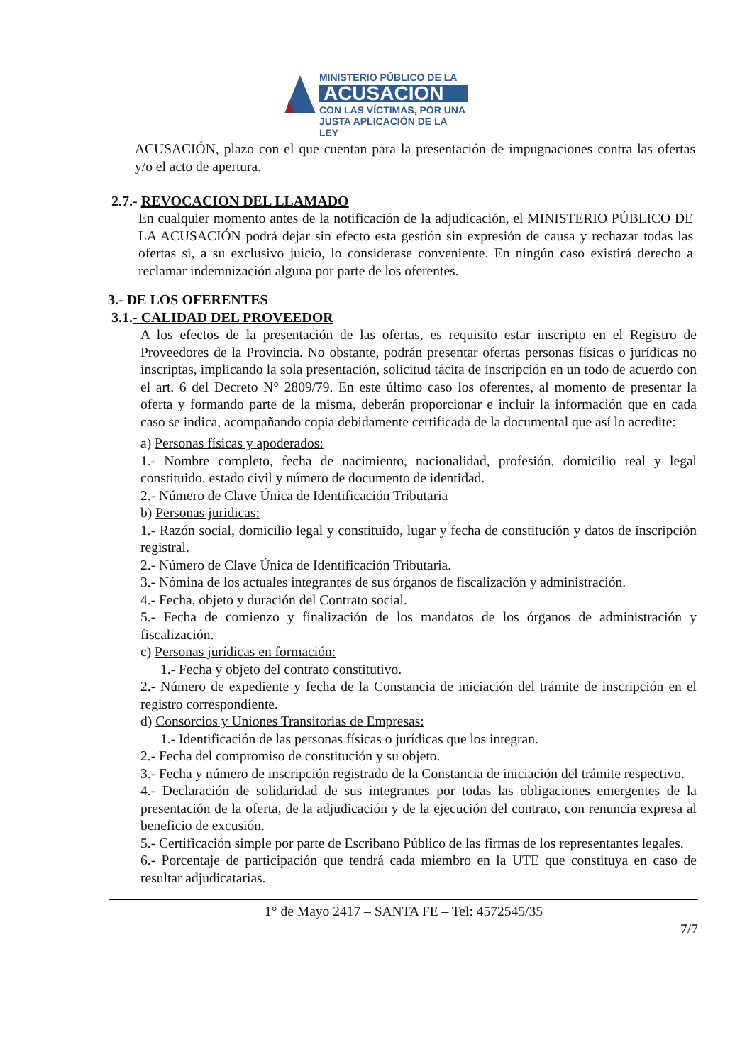MINISTERIO PÚBLICO DE LA
ACUSACIÓN
CON LAS VÍCTIMAS, POR UNA JUSTA APLICACIÓN DE LA LEY
ACUSACIÓN, plazo con el que cuentan para la presentación de impugnaciones contra las ofertas y/o el acto de apertura.
2.7.- REVOCACION DEL LLAMADO
En cualquier momento antes de la notificación de la adjudicación, el MINISTERIO PÚBLICO DE LA ACUSACIÓN podrá dejar sin efecto esta gestión sin expresión de causa y rechazar todas las ofertas si, a su exclusivo juicio, lo considerase conveniente. En ningún caso existirá derecho a reclamar indemnización alguna por parte de los oferentes.
3.- DE LOS OFERENTES
3.1.- CALIDAD DEL PROVEEDOR
A los efectos de la presentación de las ofertas, es requisito estar inscripto en el Registro de Proveedores de la Provincia. No obstante, podrán presentar ofertas personas físicas o jurídicas no inscriptas, implicando la sola presentación, solicitud tácita de inscripción en un todo de acuerdo con el art. 6 del Decreto N° 2809/79. En este último caso los oferentes, al momento de presentar la oferta y formando parte de la misma, deberán proporcionar e incluir la información que en cada caso se indica, acompañando copia debidamente certificada de la documental que así lo acredite:
a) Personas físicas y apoderados:
1.- Nombre completo, fecha de nacimiento, nacionalidad, profesión, domicilio real y legal constituido, estado civil y número de documento de identidad.
2.- Número de Clave Única de Identificación Tributaria
b) Personas juridicas:
1.- Razón social, domicilio legal y constituido, lugar y fecha de constitución y datos de inscripción registral.
2.- Número de Clave Única de Identificación Tributaria.
3.- Nómina de los actuales integrantes de sus órganos de fiscalización y administración.
4.- Fecha, objeto y duración del Contrato social.
5.- Fecha de comienzo y finalización de los mandatos de los órganos de administración y fiscalización.
c) Personas jurídicas en formación:
1.- Fecha y objeto del contrato constitutivo.
2.- Número de expediente y fecha de la Constancia de iniciación del trámite de inscripción en el registro correspondiente.
d) Consorcios y Uniones Transitorias de Empresas:
1.- Identificación de las personas físicas o jurídicas que los integran.
2.- Fecha del compromiso de constitución y su objeto.
3.- Fecha y número de inscripción registrado de la Constancia de iniciación del trámite respectivo.
4.- Declaración de solidaridad de sus integrantes por todas las obligaciones emergentes de la presentación de la oferta, de la adjudicación y de la ejecución del contrato, con renuncia expresa al beneficio de excusión.
5.- Certificación simple por parte de Escribano Público de las firmas de los representantes legales.
6.- Porcentaje de participación que tendrá cada miembro en la UTE que constituya en caso de resultar adjudicatarias.
1° de Mayo 2417 – SANTA FE – Tel: 4572545/35
7/7